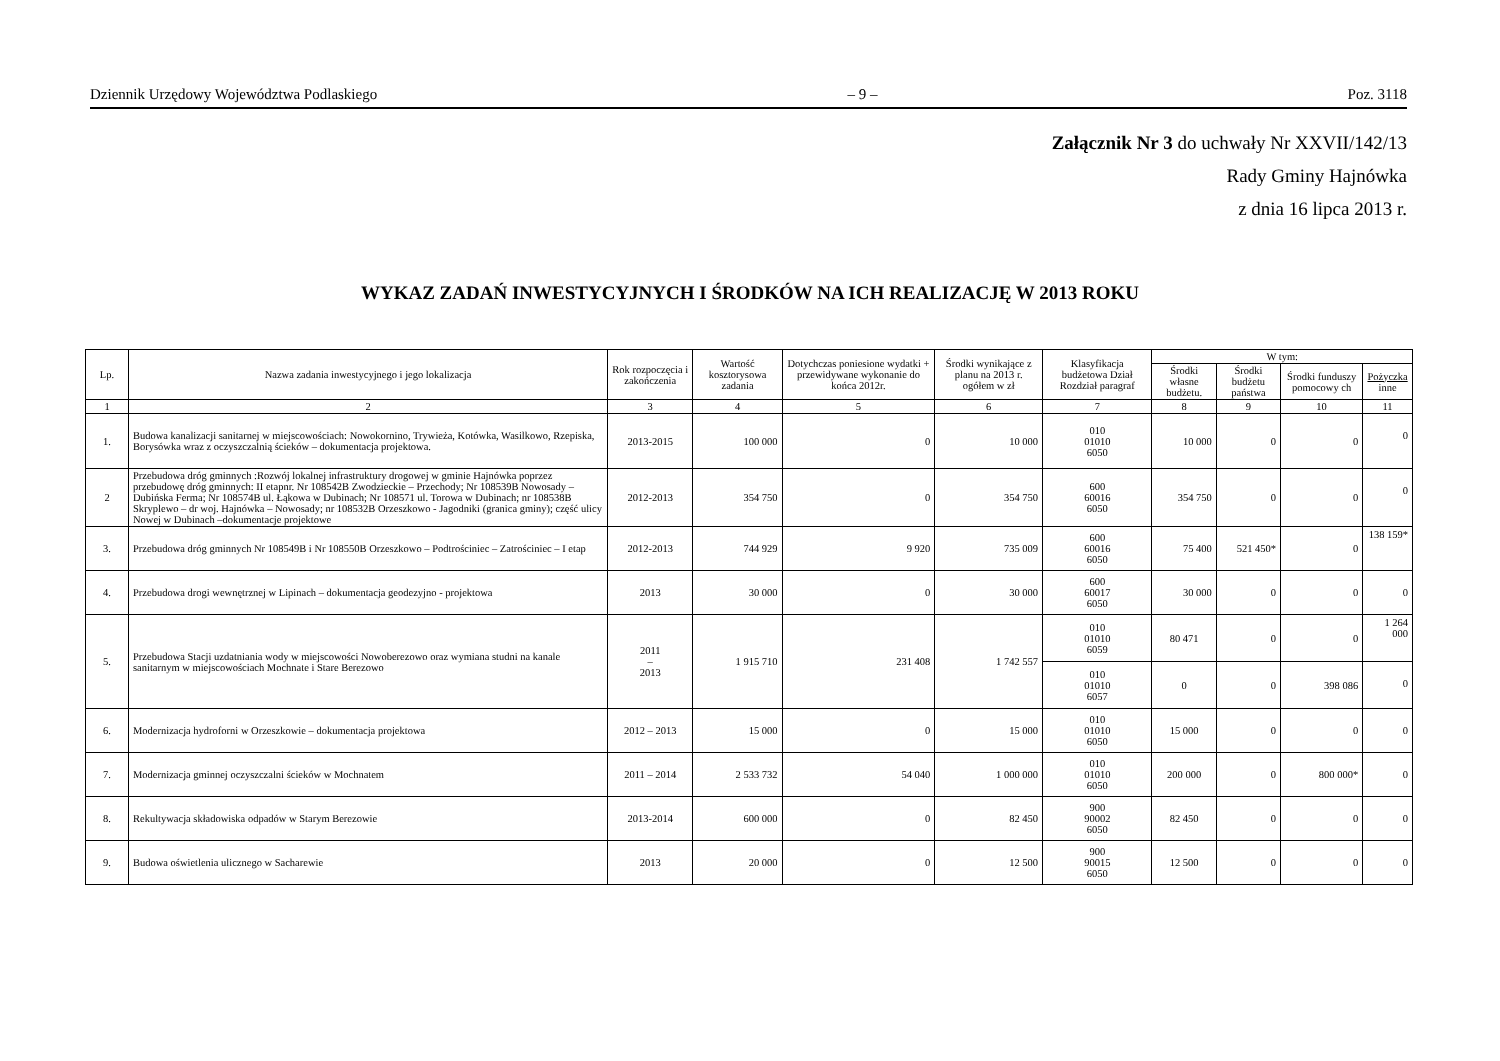Dziennik Urzędowy Województwa Podlaskiego – 9 – Poz. 3118
Załącznik Nr 3 do uchwały Nr XXVII/142/13
Rady Gminy Hajnówka
z dnia 16 lipca 2013 r.
WYKAZ ZADAŃ INWESTYCYJNYCH I ŚRODKÓW NA ICH REALIZACJĘ W 2013 ROKU
| Lp. | Nazwa zadania inwestycyjnego i jego lokalizacja | Rok rozpoczęcia i zakończenia | Wartość kosztorysowa zadania | Dotychczas poniesione wydatki + przewidywane wykonanie do końca 2012r. | Środki wynikające z planu na 2013 r. ogółem w zł | Klasyfikacja budżetowa Dział Rozdział paragraf | W tym: | | | |
| --- | --- | --- | --- | --- | --- | --- | --- | --- | --- | --- |
| | | | | | | | Środki własne budżetu. | Środki budżetu państwa | Środki funduszy pomocowy ch | Pożyczka inne |
| 1 | 2 | 3 | 4 | 5 | 6 | 7 | 8 | 9 | 10 | 11 |
| 1. | Budowa kanalizacji sanitarnej w miejscowościach: Nowokornino, Trywieża, Kotówka, Wasilkowo, Rzepiska, Borysówka wraz z oczyszczalnią ścieków – dokumentacja projektowa. | 2013-2015 | 100 000 | 0 | 10 000 | 010 01010 6050 | 10 000 | 0 | 0 | 0 |
| 2 | Przebudowa dróg gminnych :Rozwój lokalnej infrastruktury drogowej w gminie Hajnówka poprzez przebudowę dróg gminnych: II etapnr. Nr 108542B Zwodzieckie – Przechody; Nr 108539B Nowosady – Dubińska Ferma; Nr 108574B ul. Łąkowa w Dubinach; Nr 108571 ul. Torowa w Dubinach; nr 108538B Skryplewo – dr woj. Hajnówka – Nowosady; nr 108532B Orzeszkowo - Jagodniki (granica gminy); część ulicy Nowej w Dubinach –dokumentacje projektowe | 2012-2013 | 354 750 | 0 | 354 750 | 600 60016 6050 | 354 750 | 0 | 0 | 0 |
| 3. | Przebudowa dróg gminnych Nr 108549B i Nr 108550B Orzeszkowo – Podtrościniec – Zatrościniec – I etap | 2012-2013 | 744 929 | 9 920 | 735 009 | 600 60016 6050 | 75 400 | 521 450* | 0 | 138 159* |
| 4. | Przebudowa drogi wewnętrznej w Lipinach – dokumentacja geodezyjno - projektowa | 2013 | 30 000 | 0 | 30 000 | 600 60017 6050 | 30 000 | 0 | 0 | 0 |
| 5. | Przebudowa Stacji uzdatniania wody w miejscowości Nowoberezowo oraz wymiana studni na kanale sanitarnym w miejscowościach Mochnate i Stare Berezowo | 2011 – 2013 | 1 915 710 | 231 408 | 1 742 557 | 010 01010 6059 | 80 471 | 0 | 0 | 1 264 000 |
| | | | | | | 010 01010 6057 | 0 | 0 | 398 086 | 0 |
| 6. | Modernizacja hydroforni w Orzeszkowie – dokumentacja projektowa | 2012 – 2013 | 15 000 | 0 | 15 000 | 010 01010 6050 | 15 000 | 0 | 0 | 0 |
| 7. | Modernizacja gminnej oczyszczalni ścieków w Mochnatem | 2011 – 2014 | 2 533 732 | 54 040 | 1 000 000 | 010 01010 6050 | 200 000 | 0 | 800 000* | 0 |
| 8. | Rekultywacja składowiska odpadów w Starym Berezowie | 2013-2014 | 600 000 | 0 | 82 450 | 900 90002 6050 | 82 450 | 0 | 0 | 0 |
| 9. | Budowa oświetlenia ulicznego w Sacharewie | 2013 | 20 000 | 0 | 12 500 | 900 90015 6050 | 12 500 | 0 | 0 | 0 |